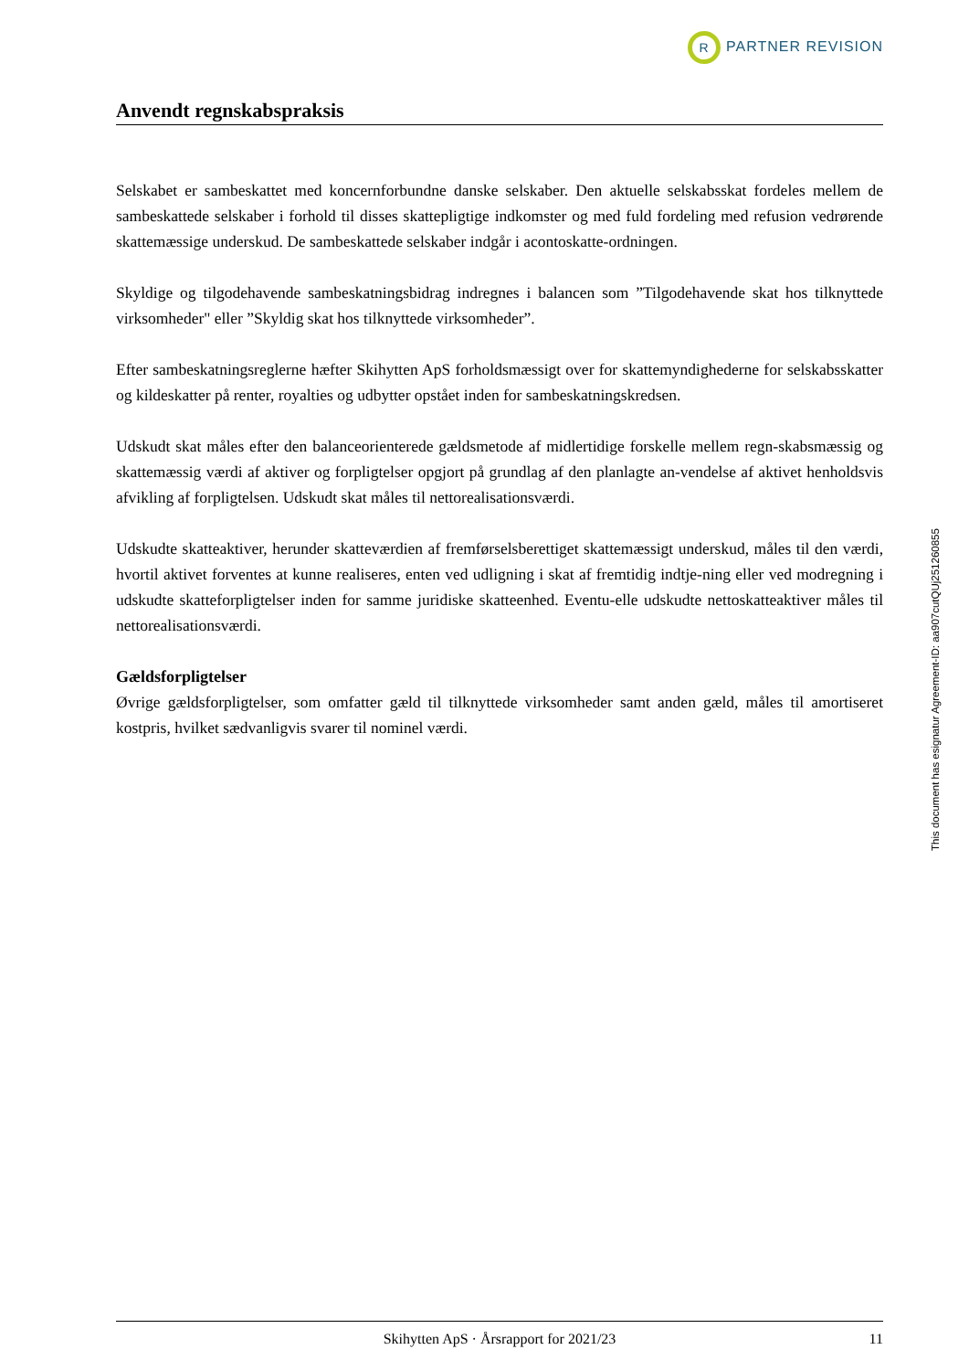R PARTNER REVISION
Anvendt regnskabspraksis
Selskabet er sambeskattet med koncernforbundne danske selskaber. Den aktuelle selskabsskat fordeles mellem de sambeskattede selskaber i forhold til disses skattepligtige indkomster og med fuld fordeling med refusion vedrørende skattemæssige underskud. De sambeskattede selskaber indgår i acontoskatte-ordningen.
Skyldige og tilgodehavende sambeskatningsbidrag indregnes i balancen som ”Tilgodehavende skat hos tilknyttede virksomheder" eller ”Skyldig skat hos tilknyttede virksomheder”.
Efter sambeskatningsreglerne hæfter Skihytten ApS forholdsmæssigt over for skattemyndighederne for selskabsskatter og kildeskatter på renter, royalties og udbytter opstået inden for sambeskatningskredsen.
Udskudt skat måles efter den balanceorienterede gældsmetode af midlertidige forskelle mellem regn-skabsmæssig og skattemæssig værdi af aktiver og forpligtelser opgjort på grundlag af den planlagte an-vendelse af aktivet henholdsvis afvikling af forpligtelsen. Udskudt skat måles til nettorealisationsværdi.
Udskudte skatteaktiver, herunder skatteværdien af fremførselsberettiget skattemæssigt underskud, måles til den værdi, hvortil aktivet forventes at kunne realiseres, enten ved udligning i skat af fremtidig indtje-ning eller ved modregning i udskudte skatteforpligtelser inden for samme juridiske skatteenhed. Eventu-elle udskudte nettoskatteaktiver måles til nettorealisationsværdi.
Gældsforpligtelser
Øvrige gældsforpligtelser, som omfatter gæld til tilknyttede virksomheder samt anden gæld, måles til amortiseret kostpris, hvilket sædvanligvis svarer til nominel værdi.
This document has esignatur Agreement-ID: aa907cutQUj251260855
Skihytten ApS · Årsrapport for 2021/23 11